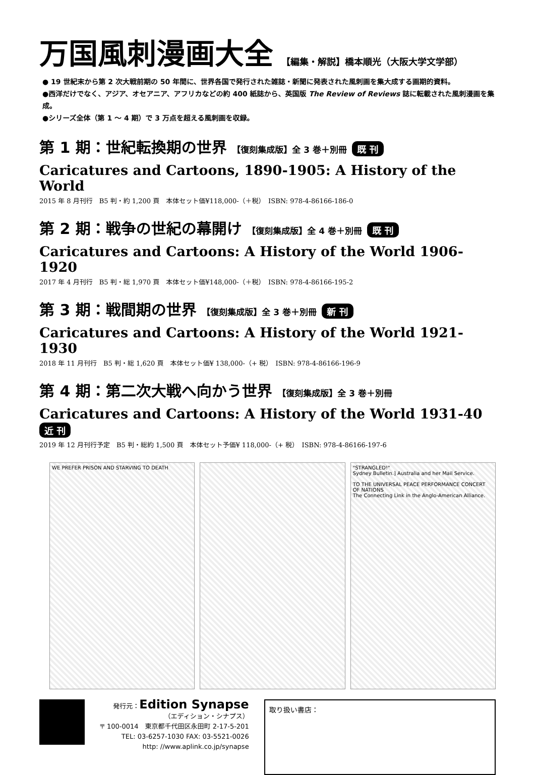万国風刺漫画大全 【編集・解説】橋本順光（大阪大学文学部）
● 19 世紀末から第 2 次大戦前期の 50 年間に、世界各国で発行された雑誌・新聞に発表された風刺画を集大成する画期的資料。
●西洋だけでなく、アジア、オセアニア、アフリカなどの約 400 紙誌から、英国版 The Review of Reviews 誌に転載された風刺漫画を集成。
●シリーズ全体（第 1 〜 4 期）で 3 万点を超える風刺画を収録。
第 1 期：世紀転換期の世界 【復刻集成版】全 3 巻＋別冊 既 刊
Caricatures and Cartoons, 1890-1905: A History of the World
2015 年 8 月刊行　B5 判・約 1,200 頁　本体セット価¥118,000-（＋税）　ISBN: 978-4-86166-186-0
第 2 期：戦争の世紀の幕開け 【復刻集成版】全 4 巻＋別冊 既 刊
Caricatures and Cartoons: A History of the World 1906-1920
2017 年 4 月刊行　B5 判・総 1,970 頁　本体セット価¥148,000-（＋税）　ISBN: 978-4-86166-195-2
第 3 期：戦間期の世界 【復刻集成版】全 3 巻＋別冊 新 刊
Caricatures and Cartoons: A History of the World 1921-1930
2018 年 11 月刊行　B5 判・総 1,620 頁　本体セット価¥ 138,000-（+ 税）　ISBN: 978-4-86166-196-9
第 4 期：第二次大戦へ向かう世界 【復刻集成版】全 3 巻＋別冊
Caricatures and Cartoons: A History of the World 1931-40 近 刊
2019 年 12 月刊行予定　B5 判・総約 1,500 頁　本体セット予価¥ 118,000-（+ 税）　ISBN: 978-4-86166-197-6
WE PREFER PRISON AND STARVING TO DEATH
"STRANGLED!"
Sydney Bulletin.] Australia and her Mail Service.
TO THE UNIVERSAL PEACE PERFORMANCE CONCERT OF NATIONS
The Connecting Link in the Anglo-American Alliance.
発行元：Edition Synapse
（エディション・シナプス）
〒 100-0014　東京都千代田区永田町 2-17-5-201
TEL: 03-6257-1030 FAX: 03-5521-0026
http: //www.aplink.co.jp/synapse
取り扱い書店：